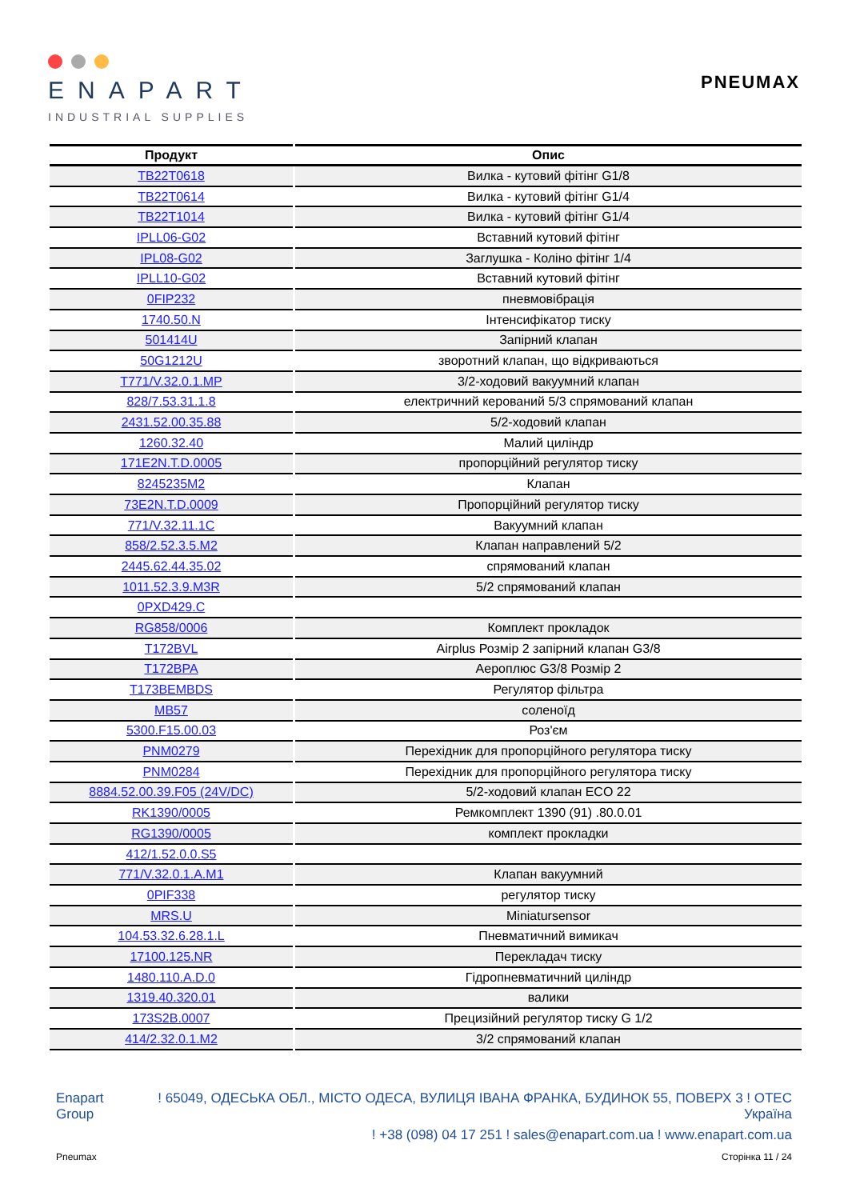ENAPART
INDUSTRIAL SUPPLIES
PNEUMAX
| Продукт | Опис |
| --- | --- |
| TB22T0618 | Вилка - кутовий фітінг G1/8 |
| TB22T0614 | Вилка - кутовий фітінг G1/4 |
| TB22T1014 | Вилка - кутовий фітінг G1/4 |
| IPLL06-G02 | Вставний кутовий фітінг |
| IPL08-G02 | Заглушка - Коліно фітінг 1/4 |
| IPLL10-G02 | Вставний кутовий фітінг |
| 0FIP232 | пневмовібрація |
| 1740.50.N | Інтенсифікатор тиску |
| 501414U | Запірний клапан |
| 50G1212U | зворотний клапан, що відкриваються |
| T771/V.32.0.1.MP | 3/2-ходовий вакуумний клапан |
| 828/7.53.31.1.8 | електричний керований 5/3 спрямований клапан |
| 2431.52.00.35.88 | 5/2-ходовий клапан |
| 1260.32.40 | Малий циліндр |
| 171E2N.T.D.0005 | пропорційний регулятор тиску |
| 8245235M2 | Клапан |
| 73E2N.T.D.0009 | Пропорційний регулятор тиску |
| 771/V.32.11.1C | Вакуумний клапан |
| 858/2.52.3.5.M2 | Клапан направлений 5/2 |
| 2445.62.44.35.02 | спрямований клапан |
| 1011.52.3.9.M3R | 5/2 спрямований клапан |
| 0PXD429.C | |
| RG858/0006 | Комплект прокладок |
| T172BVL | Airplus Розмір 2 запірний клапан G3/8 |
| T172BPA | Аероплюс G3/8 Розмір 2 |
| T173BEMBDS | Регулятор фільтра |
| MB57 | соленоїд |
| 5300.F15.00.03 | Роз'єм |
| PNM0279 | Перехідник для пропорційного регулятора тиску |
| PNM0284 | Перехідник для пропорційного регулятора тиску |
| 8884.52.00.39.F05 (24V/DC) | 5/2-ходовий клапан ECO 22 |
| RK1390/0005 | Ремкомплект 1390 (91) .80.0.01 |
| RG1390/0005 | комплект прокладки |
| 412/1.52.0.0.S5 | |
| 771/V.32.0.1.A.M1 | Клапан вакуумний |
| 0PIF338 | регулятор тиску |
| MRS.U | Miniatursensor |
| 104.53.32.6.28.1.L | Пневматичний вимикач |
| 17100.125.NR | Перекладач тиску |
| 1480.110.A.D.0 | Гідропневматичний циліндр |
| 1319.40.320.01 | валики |
| 173S2B.0007 | Прецизійний регулятор тиску G 1/2 |
| 414/2.32.0.1.M2 | 3/2 спрямований клапан |
Enapart
Group
! 65049, ОДЕСЬКА ОБЛ., МІСТО ОДЕСА, ВУЛИЦЯ ІВАНА ФРАНКА, БУДИНОК 55, ПОВЕРХ 3 ! OTEC
Україна
! +38 (098) 04 17 251 ! sales@enapart.com.ua ! www.enapart.com.ua
Pneumax Сторінка 11 / 24